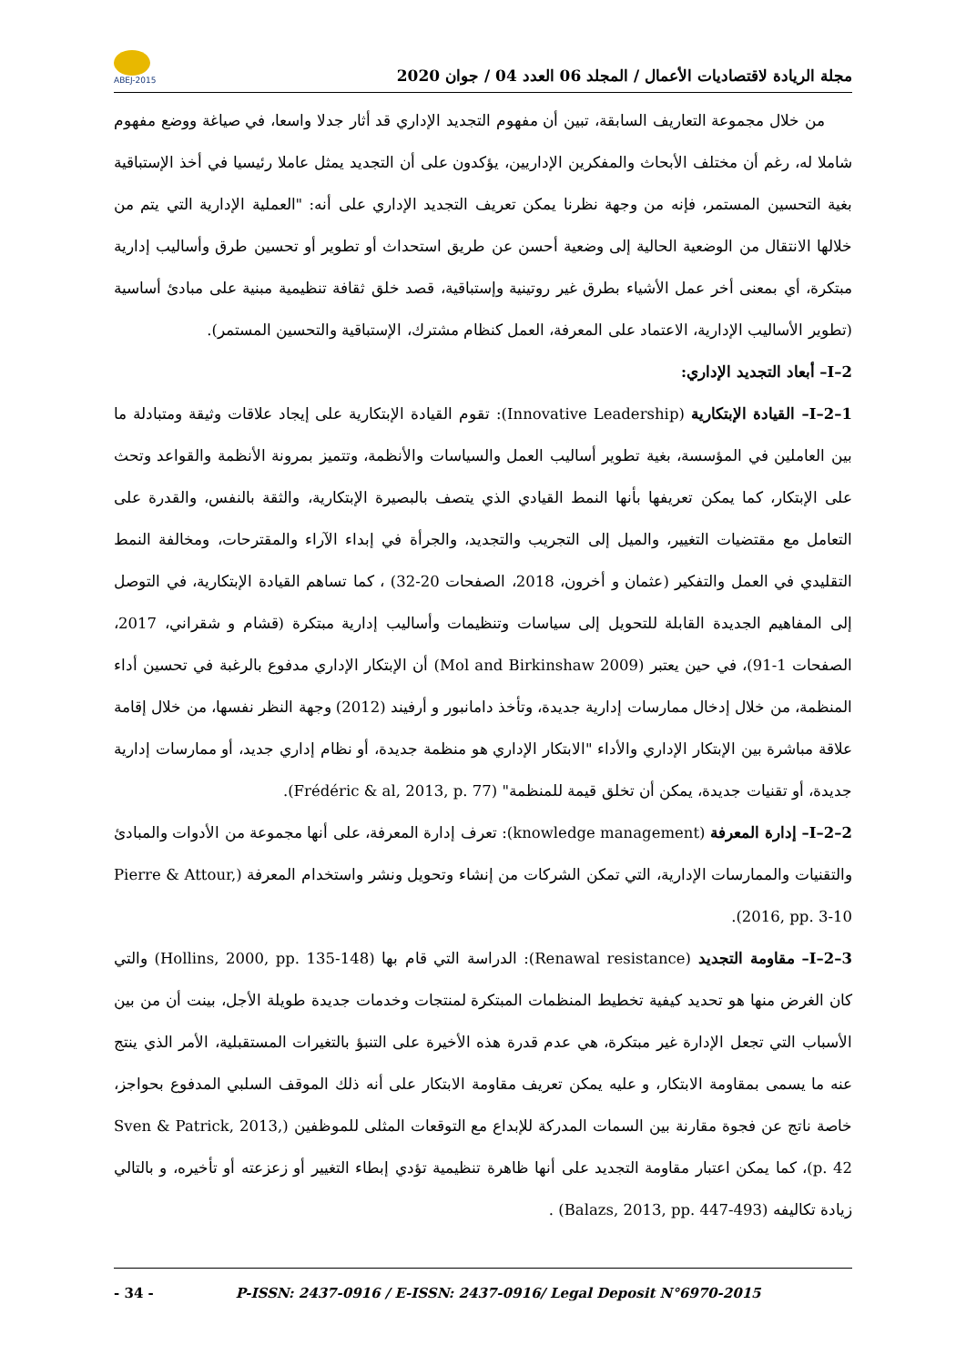ABEJ-2015
مجلة الريادة لاقتصاديات الأعمال / المجلد 06 العدد 04 / جوان 2020
من خلال مجموعة التعاريف السابقة، تبين أن مفهوم التجديد الإداري قد أثار جدلا واسعا، في صياغة ووضع مفهوم شاملا له، رغم أن مختلف الأبحاث والمفكرين الإداريين، يؤكدون على أن التجديد يمثل عاملا رئيسيا في أخذ الإستباقية بغية التحسين المستمر، فإنه من وجهة نظرنا يمكن تعريف التجديد الإداري على أنه: "العملية الإدارية التي يتم من خلالها الانتقال من الوضعية الحالية إلى وضعية أحسن عن طريق استحداث أو تطوير أو تحسين طرق وأساليب إدارية مبتكرة، أي بمعنى أخر عمل الأشياء بطرق غير روتينية وإستباقية، قصد خلق ثقافة تنظيمية مبنية على مبادئ أساسية (تطوير الأساليب الإدارية، الاعتماد على المعرفة، العمل كنظام مشترك، الإستباقية والتحسين المستمر).
I–2– أبعاد التجديد الإداري:
I–2–1– القيادة الإبتكارية (Innovative Leadership): تقوم القيادة الإبتكارية على إيجاد علاقات وثيقة ومتبادلة ما بين العاملين في المؤسسة، بغية تطوير أساليب العمل والسياسات والأنظمة، وتتميز بمرونة الأنظمة والقواعد وتحث على الإبتكار، كما يمكن تعريفها بأنها النمط القيادي الذي يتصف بالبصيرة الإبتكارية، والثقة بالنفس، والقدرة على التعامل مع مقتضيات التغيير، والميل إلى التجريب والتجديد، والجرأة في إبداء الآراء والمقترحات، ومخالفة النمط التقليدي في العمل والتفكير (عثمان و أخرون، 2018، الصفحات 20-32) ، كما تساهم القيادة الإبتكارية، في التوصل إلى المفاهيم الجديدة القابلة للتحويل إلى سياسات وتنظيمات وأساليب إدارية مبتكرة (قشام و شقراني، 2017، الصفحات 1-91)، في حين يعتبر (Mol and Birkinshaw 2009) أن الإبتكار الإداري مدفوع بالرغبة في تحسين أداء المنظمة، من خلال إدخال ممارسات إدارية جديدة، وتأخذ دامانبور و أرفيند (2012) وجهة النظر نفسها، من خلال إقامة علاقة مباشرة بين الإبتكار الإداري والأداء "الابتكار الإداري هو منظمة جديدة، أو نظام إداري جديد، أو ممارسات إدارية جديدة، أو تقنيات جديدة، يمكن أن تخلق قيمة للمنظمة" (Frédéric & al, 2013, p. 77).
I–2–2– إدارة المعرفة (knowledge management): تعرف إدارة المعرفة، على أنها مجموعة من الأدوات والمبادئ والتقنيات والممارسات الإدارية، التي تمكن الشركات من إنشاء وتحويل ونشر واستخدام المعرفة (Pierre & Attour, 2016, pp. 3-10).
I–2–3– مقاومة التجديد (Renawal resistance): الدراسة التي قام بها (Hollins, 2000, pp. 135-148) والتي كان الغرض منها هو تحديد كيفية تخطيط المنظمات المبتكرة لمنتجات وخدمات جديدة طويلة الأجل، بينت أن من بين الأسباب التي تجعل الإدارة غير مبتكرة، هي عدم قدرة هذه الأخيرة على التنبؤ بالتغيرات المستقبلية، الأمر الذي ينتج عنه ما يسمى بمقاومة الابتكار، و عليه يمكن تعريف مقاومة الابتكار على أنه ذلك الموقف السلبي المدفوع بحواجز، خاصة ناتج عن فجوة مقارنة بين السمات المدركة للإبداع مع التوقعات المثلى للموظفين (Sven & Patrick, 2013, p. 42)، كما يمكن اعتبار مقاومة التجديد على أنها ظاهرة تنظيمية تؤدي إبطاء التغيير أو زعزعته أو تأخيره، و بالتالي زيادة تكاليفه (Balazs, 2013, pp. 447-493) .
- 34 - P-ISSN: 2437-0916 / E-ISSN: 2437-0916/ Legal Deposit N°6970-2015